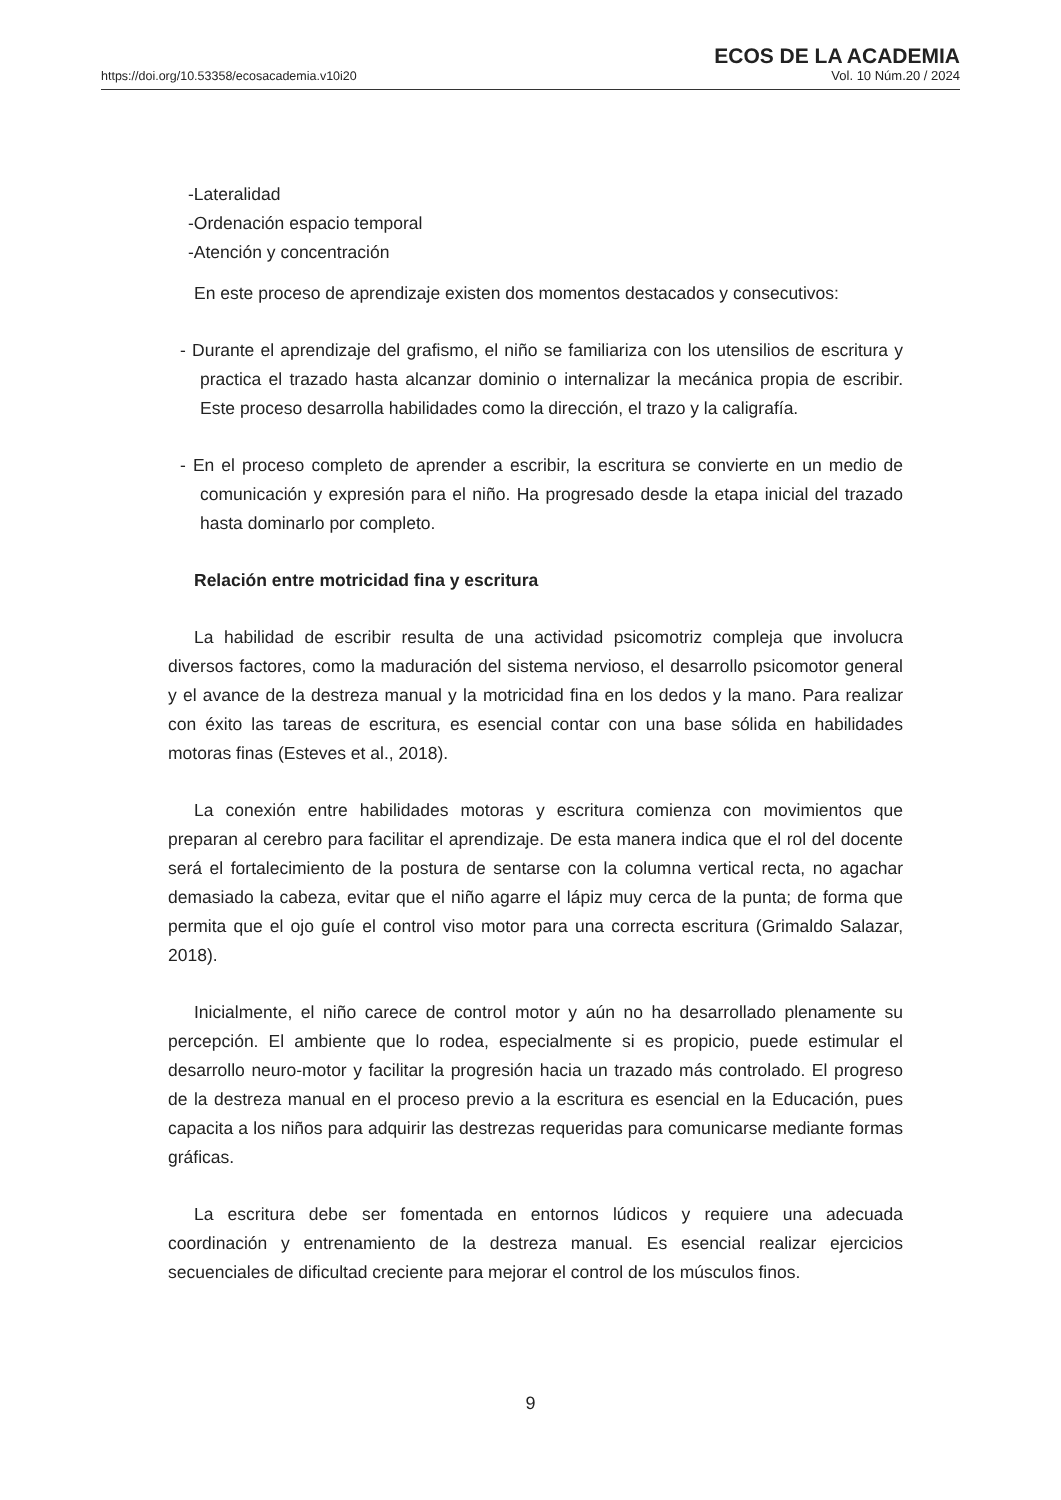https://doi.org/10.53358/ecosacademia.v10i20
ECOS DE LA ACADEMIA
Vol. 10 Núm.20 / 2024
-Lateralidad
-Ordenación espacio temporal
-Atención y concentración
En este proceso de aprendizaje existen dos momentos destacados y consecutivos:
- Durante el aprendizaje del grafismo, el niño se familiariza con los utensilios de escritura y practica el trazado hasta alcanzar dominio o internalizar la mecánica propia de escribir. Este proceso desarrolla habilidades como la dirección, el trazo y la caligrafía.
- En el proceso completo de aprender a escribir, la escritura se convierte en un medio de comunicación y expresión para el niño. Ha progresado desde la etapa inicial del trazado hasta dominarlo por completo.
Relación entre motricidad fina y escritura
La habilidad de escribir resulta de una actividad psicomotriz compleja que involucra diversos factores, como la maduración del sistema nervioso, el desarrollo psicomotor general y el avance de la destreza manual y la motricidad fina en los dedos y la mano. Para realizar con éxito las tareas de escritura, es esencial contar con una base sólida en habilidades motoras finas (Esteves et al., 2018).
La conexión entre habilidades motoras y escritura comienza con movimientos que preparan al cerebro para facilitar el aprendizaje. De esta manera indica que el rol del docente será el fortalecimiento de la postura de sentarse con la columna vertical recta, no agachar demasiado la cabeza, evitar que el niño agarre el lápiz muy cerca de la punta; de forma que permita que el ojo guíe el control viso motor para una correcta escritura (Grimaldo Salazar, 2018).
Inicialmente, el niño carece de control motor y aún no ha desarrollado plenamente su percepción. El ambiente que lo rodea, especialmente si es propicio, puede estimular el desarrollo neuro-motor y facilitar la progresión hacia un trazado más controlado. El progreso de la destreza manual en el proceso previo a la escritura es esencial en la Educación, pues capacita a los niños para adquirir las destrezas requeridas para comunicarse mediante formas gráficas.
La escritura debe ser fomentada en entornos lúdicos y requiere una adecuada coordinación y entrenamiento de la destreza manual. Es esencial realizar ejercicios secuenciales de dificultad creciente para mejorar el control de los músculos finos.
9